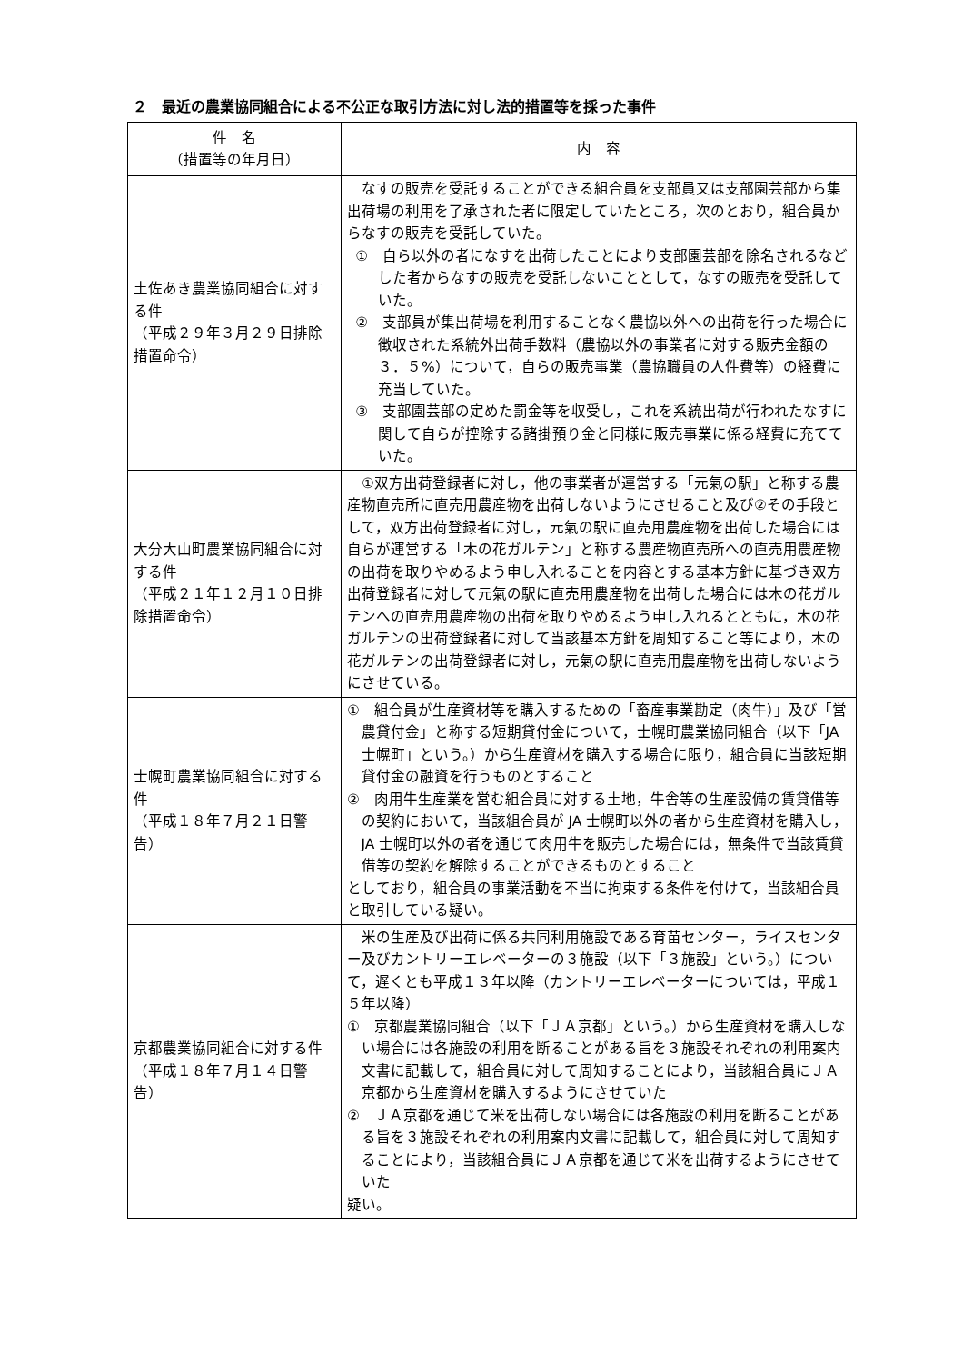２　最近の農業協同組合による不公正な取引方法に対し法的措置等を採った事件
| 件 名 （措置等の年月日） | 内 容 |
| --- | --- |
| 土佐あき農業協同組合に対する件 （平成２９年３月２９日排除措置命令） | なすの販売を受託することができる組合員を支部員又は支部園芸部から集出荷場の利用を了承された者に限定していたところ，次のとおり，組合員からなすの販売を受託していた。 ① 自ら以外の者になすを出荷したことにより支部園芸部を除名されるなどした者からなすの販売を受託しないこととして，なすの販売を受託していた。 ② 支部員が集出荷場を利用することなく農協以外への出荷を行った場合に徴収された系統外出荷手数料（農協以外の事業者に対する販売金額の３．５%）について，自らの販売事業（農協職員の人件費等）の経費に充当していた。 ③ 支部園芸部の定めた罰金等を収受し，これを系統出荷が行われたなすに関して自らが控除する諸掛預り金と同様に販売事業に係る経費に充てていた。 |
| 大分大山町農業協同組合に対する件 （平成２１年１２月１０日排除措置命令） | ①双方出荷登録者に対し，他の事業者が運営する「元氣の駅」と称する農産物直売所に直売用農産物を出荷しないようにさせること及び②その手段として，双方出荷登録者に対し，元氣の駅に直売用農産物を出荷した場合には自らが運営する「木の花ガルテン」と称する農産物直売所への直売用農産物の出荷を取りやめるよう申し入れることを内容とする基本方針に基づき双方出荷登録者に対して元氣の駅に直売用農産物を出荷した場合には木の花ガルテンへの直売用農産物の出荷を取りやめるよう申し入れるとともに，木の花ガルテンの出荷登録者に対して当該基本方針を周知すること等により，木の花ガルテンの出荷登録者に対し，元氣の駅に直売用農産物を出荷しないようにさせている。 |
| 士幌町農業協同組合に対する件 （平成１８年７月２１日警告） | ① 組合員が生産資材等を購入するための「畜産事業勘定（肉牛）」及び「営農貸付金」と称する短期貸付金について，士幌町農業協同組合（以下「JA 士幌町」という。）から生産資材を購入する場合に限り，組合員に当該短期貸付金の融資を行うものとすること ② 肉用牛生産業を営む組合員に対する土地，牛舎等の生産設備の賃貸借等の契約において，当該組合員が JA 士幌町以外の者から生産資材を購入し，JA 士幌町以外の者を通じて肉用牛を販売した場合には，無条件で当該賃貸借等の契約を解除することができるものとすること としており，組合員の事業活動を不当に拘束する条件を付けて，当該組合員と取引している疑い。 |
| 京都農業協同組合に対する件 （平成１８年７月１４日警告） | 米の生産及び出荷に係る共同利用施設である育苗センター，ライスセンター及びカントリーエレベーターの３施設（以下「３施設」という。）について，遅くとも平成１３年以降（カントリーエレベーターについては，平成１５年以降） ① 京都農業協同組合（以下「ＪＡ京都」という。）から生産資材を購入しない場合には各施設の利用を断ることがある旨を３施設それぞれの利用案内文書に記載して，組合員に対して周知することにより，当該組合員にＪＡ京都から生産資材を購入するようにさせていた ② ＪＡ京都を通じて米を出荷しない場合には各施設の利用を断ることがある旨を３施設それぞれの利用案内文書に記載して，組合員に対して周知することにより，当該組合員にＪＡ京都を通じて米を出荷するようにさせていた 疑い。 |